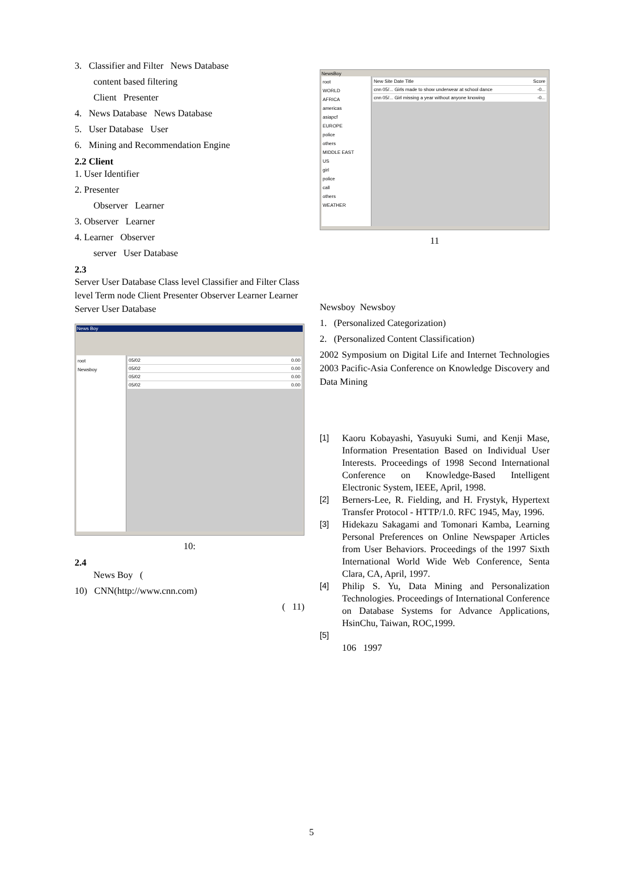3. Classifier and Filter News Database
content based filtering
Client Presenter
4. News Database News Database
5. User Database User
6. Mining and Recommendation Engine
2.2 Client
1. User Identifier
2. Presenter
Observer Learner
3. Observer Learner
4. Learner Observer
server User Database
2.3
Server User Database Class level Classifier and Filter Class level Term node Client Presenter Observer Learner Learner Server User Database
News Boy
root
Newsboy
05/02 0.00
05/02 0.00
05/02 0.00
05/02 0.00
10:
2.4
News Boy (
10) CNN(http://www.cnn.com)
( 11)
NewsBoy
root
WORLD
AFRICA
americas
asiapcf
EUROPE
police
others
MIDDLE EAST
US
girl
police
call
others
WEATHER
New Site Date Title Score
cnn 05/... Girls made to show underwear at school dance -0...
cnn 05/... Girl missing a year without anyone knowing -0...
11
Newsboy Newsboy
1. (Personalized Categorization)
2. (Personalized Content Classification)
2002 Symposium on Digital Life and Internet Technologies 2003 Pacific-Asia Conference on Knowledge Discovery and Data Mining
[1] Kaoru Kobayashi, Yasuyuki Sumi, and Kenji Mase, Information Presentation Based on Individual User Interests. Proceedings of 1998 Second International Conference on Knowledge-Based Intelligent Electronic System, IEEE, April, 1998.
[2] Berners-Lee, R. Fielding, and H. Frystyk, Hypertext Transfer Protocol - HTTP/1.0. RFC 1945, May, 1996.
[3] Hidekazu Sakagami and Tomonari Kamba, Learning Personal Preferences on Online Newspaper Articles from User Behaviors. Proceedings of the 1997 Sixth International World Wide Web Conference, Senta Clara, CA, April, 1997.
[4] Philip S. Yu, Data Mining and Personalization Technologies. Proceedings of International Conference on Database Systems for Advance Applications, HsinChu, Taiwan, ROC,1999.
[5]
106 1997
5